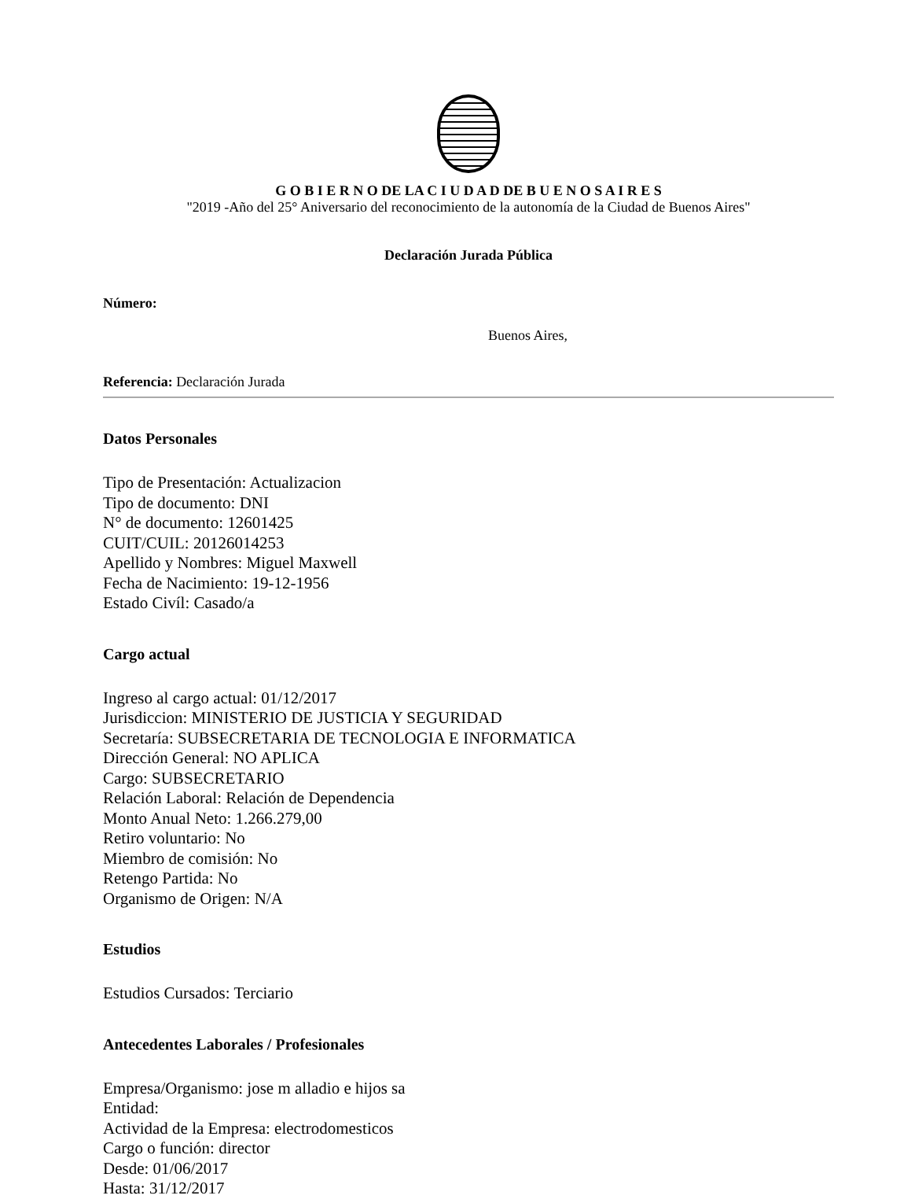G O B I E R N O DE LA C I U D A D DE B U E N O S A I R E S
"2019 -Año del 25° Aniversario del reconocimiento de la autonomía de la Ciudad de Buenos Aires"
Declaración Jurada Pública
Número:
Buenos Aires,
Referencia: Declaración Jurada
Datos Personales
Tipo de Presentación: Actualizacion
Tipo de documento: DNI
N° de documento: 12601425
CUIT/CUIL: 20126014253
Apellido y Nombres: Miguel Maxwell
Fecha de Nacimiento: 19-12-1956
Estado Civíl: Casado/a
Cargo actual
Ingreso al cargo actual: 01/12/2017
Jurisdiccion: MINISTERIO DE JUSTICIA Y SEGURIDAD
Secretaría: SUBSECRETARIA DE TECNOLOGIA E INFORMATICA
Dirección General: NO APLICA
Cargo: SUBSECRETARIO
Relación Laboral: Relación de Dependencia
Monto Anual Neto: 1.266.279,00
Retiro voluntario: No
Miembro de comisión: No
Retengo Partida: No
Organismo de Origen: N/A
Estudios
Estudios Cursados: Terciario
Antecedentes Laborales / Profesionales
Empresa/Organismo: jose m alladio e hijos sa
Entidad:
Actividad de la Empresa: electrodomesticos
Cargo o función: director
Desde: 01/06/2017
Hasta: 31/12/2017